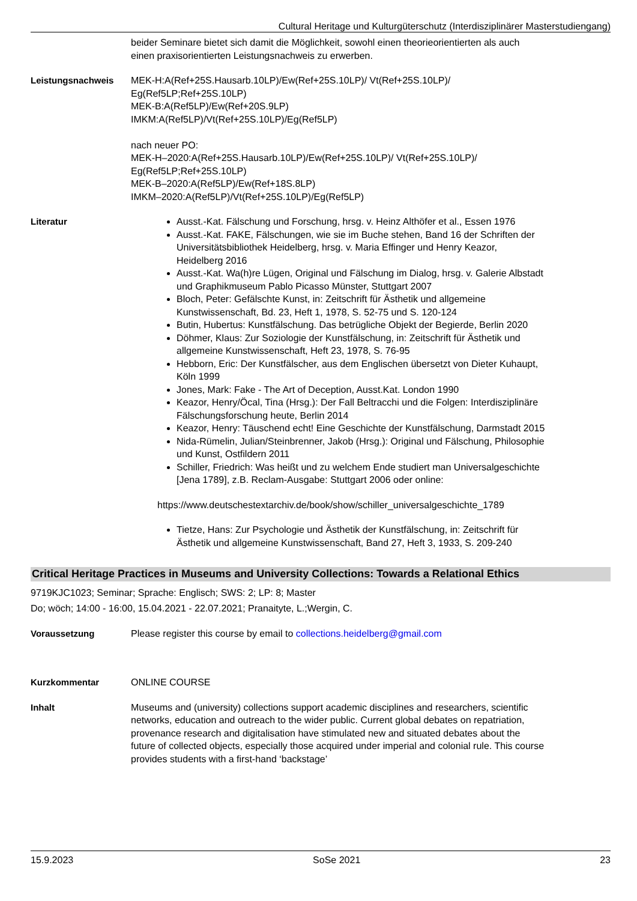Cultural Heritage und Kulturgüterschutz (Interdisziplinärer Masterstudiengang)
beider Seminare bietet sich damit die Möglichkeit, sowohl einen theorieorientierten als auch einen praxisorientierten Leistungsnachweis zu erwerben.
Leistungsnachweis MEK-H:A(Ref+25S.Hausarb.10LP)/Ew(Ref+25S.10LP)/ Vt(Ref+25S.10LP)/
Eg(Ref5LP;Ref+25S.10LP)
MEK-B:A(Ref5LP)/Ew(Ref+20S.9LP)
IMKM:A(Ref5LP)/Vt(Ref+25S.10LP)/Eg(Ref5LP)
nach neuer PO:
MEK-H–2020:A(Ref+25S.Hausarb.10LP)/Ew(Ref+25S.10LP)/ Vt(Ref+25S.10LP)/
Eg(Ref5LP;Ref+25S.10LP)
MEK-B–2020:A(Ref5LP)/Ew(Ref+18S.8LP)
IMKM–2020:A(Ref5LP)/Vt(Ref+25S.10LP)/Eg(Ref5LP)
Literatur Ausst.-Kat. Fälschung und Forschung, hrsg. v. Heinz Althöfer et al., Essen 1976
Ausst.-Kat. FAKE, Fälschungen, wie sie im Buche stehen, Band 16 der Schriften der Universitätsbibliothek Heidelberg, hrsg. v. Maria Effinger und Henry Keazor, Heidelberg 2016
Ausst.-Kat. Wa(h)re Lügen, Original und Fälschung im Dialog, hrsg. v. Galerie Albstadt und Graphikmuseum Pablo Picasso Münster, Stuttgart 2007
Bloch, Peter: Gefälschte Kunst, in: Zeitschrift für Ästhetik und allgemeine Kunstwissenschaft, Bd. 23, Heft 1, 1978, S. 52-75 und S. 120-124
Butin, Hubertus: Kunstfälschung. Das betrügliche Objekt der Begierde, Berlin 2020
Döhmer, Klaus: Zur Soziologie der Kunstfälschung, in: Zeitschrift für Ästhetik und allgemeine Kunstwissenschaft, Heft 23, 1978, S. 76-95
Hebborn, Eric: Der Kunstfälscher, aus dem Englischen übersetzt von Dieter Kuhaupt, Köln 1999
Jones, Mark: Fake - The Art of Deception, Ausst.Kat. London 1990
Keazor, Henry/Öcal, Tina (Hrsg.): Der Fall Beltracchi und die Folgen: Interdisziplinäre Fälschungsforschung heute, Berlin 2014
Keazor, Henry: Täuschend echt! Eine Geschichte der Kunstfälschung, Darmstadt 2015
Nida-Rümelin, Julian/Steinbrenner, Jakob (Hrsg.): Original und Fälschung, Philosophie und Kunst, Ostfildern 2011
Schiller, Friedrich: Was heißt und zu welchem Ende studiert man Universalgeschichte [Jena 1789], z.B. Reclam-Ausgabe: Stuttgart 2006 oder online:
https://www.deutschestextarchiv.de/book/show/schiller_universalgeschichte_1789
Tietze, Hans: Zur Psychologie und Ästhetik der Kunstfälschung, in: Zeitschrift für Ästhetik und allgemeine Kunstwissenschaft, Band 27, Heft 3, 1933, S. 209-240
Critical Heritage Practices in Museums and University Collections: Towards a Relational Ethics
9719KJC1023; Seminar; Sprache: Englisch; SWS: 2; LP: 8; Master
Do; wöch; 14:00 - 16:00, 15.04.2021 - 22.07.2021; Pranaityte, L.;Wergin, C.
Voraussetzung Please register this course by email to collections.heidelberg@gmail.com
Kurzkommentar ONLINE COURSE
Inhalt Museums and (university) collections support academic disciplines and researchers, scientific networks, education and outreach to the wider public. Current global debates on repatriation, provenance research and digitalisation have stimulated new and situated debates about the future of collected objects, especially those acquired under imperial and colonial rule. This course provides students with a first-hand ‘backstage’
15.9.2023 SoSe 2021 23